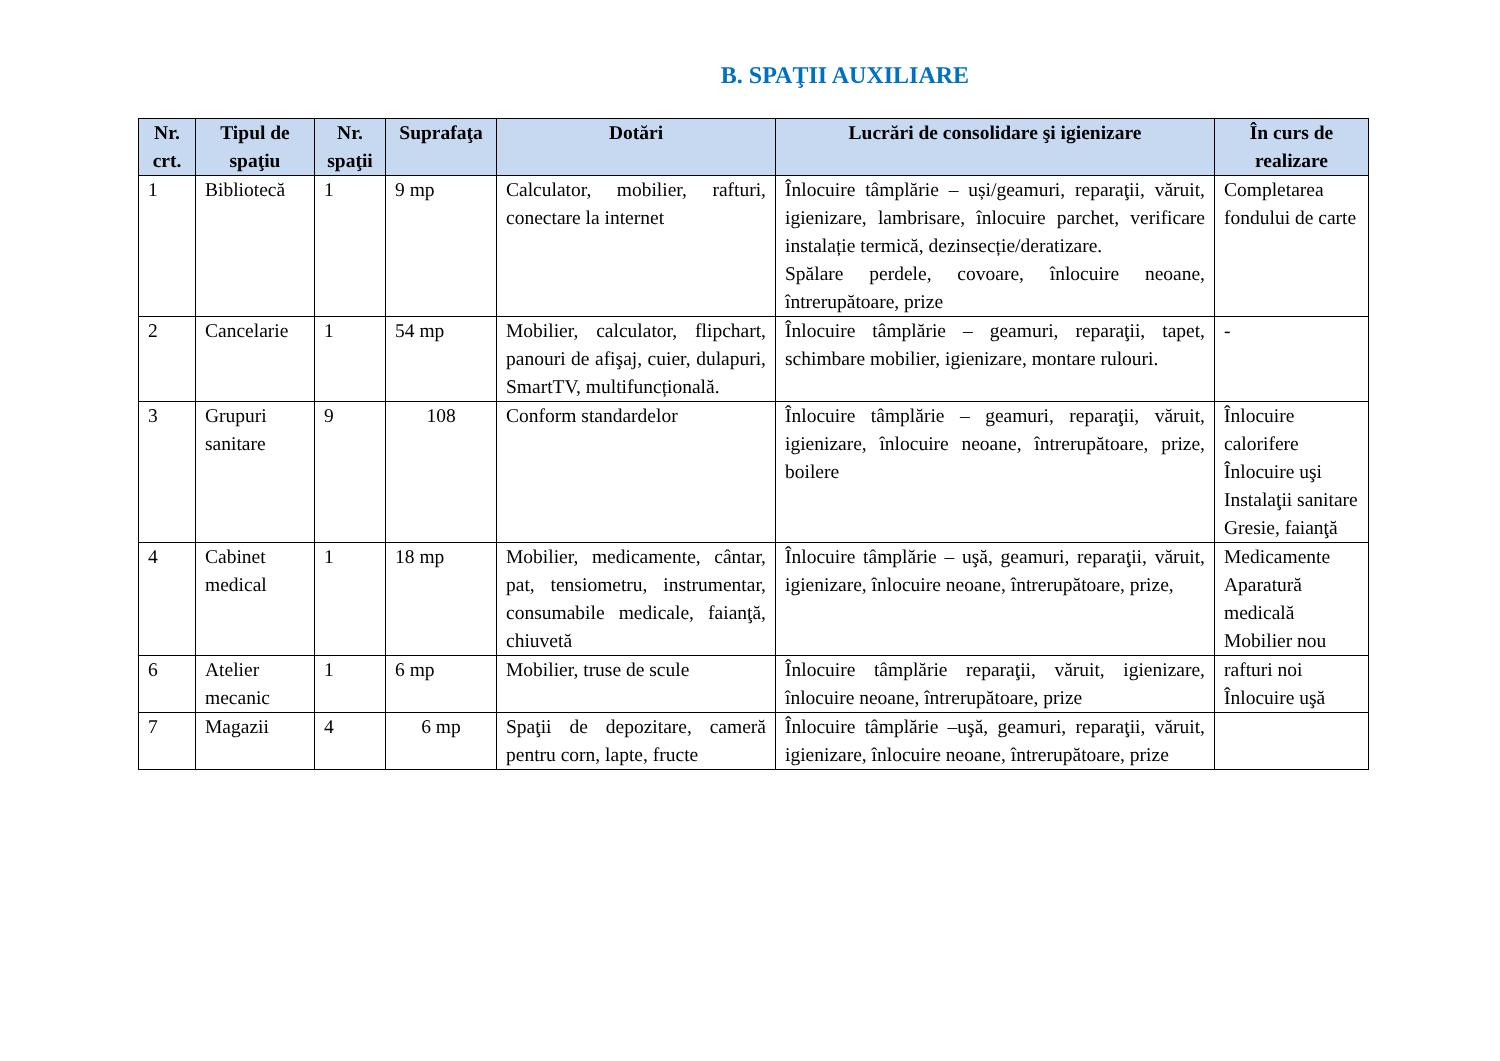B. SPAŢII AUXILIARE
| Nr. crt. | Tipul de spaţiu | Nr. spaţii | Suprafaţa | Dotări | Lucrări de consolidare şi igienizare | În curs de realizare |
| --- | --- | --- | --- | --- | --- | --- |
| 1 | Bibliotecă | 1 | 9 mp | Calculator, mobilier, rafturi, conectare la internet | Înlocuire tâmplărie – uși/geamuri, reparaţii, văruit, igienizare, lambrisare, înlocuire parchet, verificare instalație termică, dezinsecție/deratizare. Spălare perdele, covoare, înlocuire neoane, întrerupătoare, prize | Completarea fondului de carte |
| 2 | Cancelarie | 1 | 54 mp | Mobilier, calculator, flipchart, panouri de afişaj, cuier, dulapuri, SmartTV, multifuncțională. | Înlocuire tâmplărie – geamuri, reparaţii, tapet, schimbare mobilier, igienizare, montare rulouri. | - |
| 3 | Grupuri sanitare | 9 | 108 | Conform standardelor | Înlocuire tâmplărie – geamuri, reparaţii, văruit, igienizare, înlocuire neoane, întrerupătoare, prize, boilere | Înlocuire calorifere Înlocuire uşi Instalaţii sanitare Gresie, faianţă |
| 4 | Cabinet medical | 1 | 18 mp | Mobilier, medicamente, cântar, pat, tensiometru, instrumentar, consumabile medicale, faianţă, chiuvetă | Înlocuire tâmplărie – uşă, geamuri, reparaţii, văruit, igienizare, înlocuire neoane, întrerupătoare, prize, | Medicamente Aparatură medicală Mobilier nou |
| 6 | Atelier mecanic | 1 | 6 mp | Mobilier, truse de scule | Înlocuire tâmplărie reparaţii, văruit, igienizare, înlocuire neoane, întrerupătoare, prize | rafturi noi Înlocuire uşă |
| 7 | Magazii | 4 | 6 mp | Spaţii de depozitare, cameră pentru corn, lapte, fructe | Înlocuire tâmplărie –uşă, geamuri, reparaţii, văruit, igienizare, înlocuire neoane, întrerupătoare, prize | |